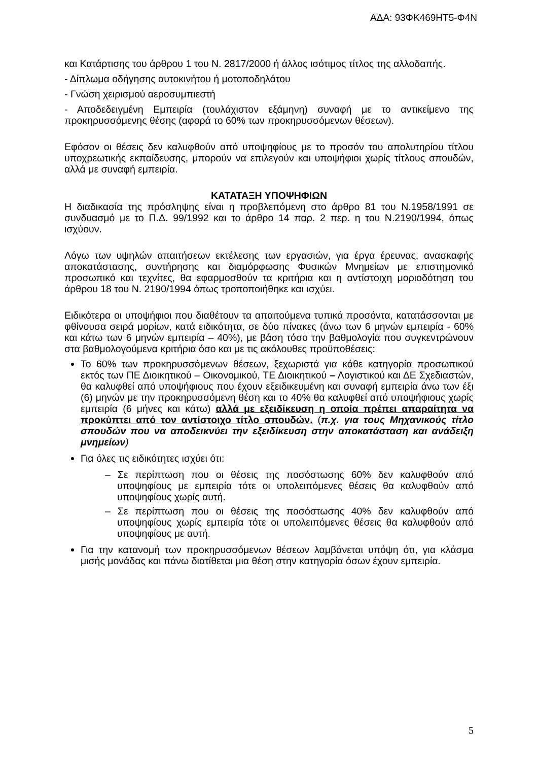ΑΔΑ: 93ΦΚ469ΗΤ5-Φ4Ν
και Κατάρτισης του άρθρου 1 του Ν. 2817/2000 ή άλλος ισότιμος τίτλος της αλλοδαπής.
- Δίπλωμα οδήγησης αυτοκινήτου ή μοτοποδηλάτου
- Γνώση χειρισμού αεροσυμπιεστή
- Αποδεδειγμένη Εμπειρία (τουλάχιστον εξάμηνη) συναφή με το αντικείμενο της προκηρυσσόμενης θέσης (αφορά το 60% των προκηρυσσόμενων θέσεων).
Εφόσον οι θέσεις δεν καλυφθούν από υποψηφίους με το προσόν του απολυτηρίου τίτλου υποχρεωτικής εκπαίδευσης, μπορούν να επιλεγούν και υποψήφιοι χωρίς τίτλους σπουδών, αλλά με συναφή εμπειρία.
ΚΑΤΑΤΑΞΗ ΥΠΟΨΗΦΙΩΝ
Η διαδικασία της πρόσληψης είναι η προβλεπόμενη στο άρθρο 81 του Ν.1958/1991 σε συνδυασμό με το Π.Δ. 99/1992 και το άρθρο 14 παρ. 2 περ. η του Ν.2190/1994, όπως ισχύουν.
Λόγω των υψηλών απαιτήσεων εκτέλεσης των εργασιών, για έργα έρευνας, ανασκαφής αποκατάστασης, συντήρησης και διαμόρφωσης Φυσικών Μνημείων με επιστημονικό προσωπικό και τεχνίτες, θα εφαρμοσθούν τα κριτήρια και η αντίστοιχη μοριοδότηση του άρθρου 18 του Ν. 2190/1994 όπως τροποποιήθηκε και ισχύει.
Ειδικότερα οι υποψήφιοι που διαθέτουν τα απαιτούμενα τυπικά προσόντα, κατατάσσονται με φθίνουσα σειρά μορίων, κατά ειδικότητα, σε δύο πίνακες (άνω των 6 μηνών εμπειρία - 60% και κάτω των 6 μηνών εμπειρία – 40%), με βάση τόσο την βαθμολογία που συγκεντρώνουν στα βαθμολογούμενα κριτήρια όσο και με τις ακόλουθες προϋποθέσεις:
Το 60% των προκηρυσσόμενων θέσεων, ξεχωριστά για κάθε κατηγορία προσωπικού εκτός των ΠΕ Διοικητικού – Οικονομικού, ΤΕ Διοικητικού – Λογιστικού και ΔΕ Σχεδιαστών, θα καλυφθεί από υποψήφιους που έχουν εξειδικευμένη και συναφή εμπειρία άνω των έξι (6) μηνών με την προκηρυσσόμενη θέση και το 40% θα καλυφθεί από υποψήφιους χωρίς εμπειρία (6 μήνες και κάτω) αλλά με εξειδίκευση η οποία πρέπει απαραίτητα να προκύπτει από τον αντίστοιχο τίτλο σπουδών. (π.χ. για τους Μηχανικούς τίτλο σπουδών που να αποδεικνύει την εξειδίκευση στην αποκατάσταση και ανάδειξη μνημείων)
Για όλες τις ειδικότητες ισχύει ότι:
– Σε περίπτωση που οι θέσεις της ποσόστωσης 60% δεν καλυφθούν από υποψηφίους με εμπειρία τότε οι υπολειπόμενες θέσεις θα καλυφθούν από υποψηφίους χωρίς αυτή.
– Σε περίπτωση που οι θέσεις της ποσόστωσης 40% δεν καλυφθούν από υποψηφίους χωρίς εμπειρία τότε οι υπολειπόμενες θέσεις θα καλυφθούν από υποψηφίους με αυτή.
Για την κατανομή των προκηρυσσόμενων θέσεων λαμβάνεται υπόψη ότι, για κλάσμα μισής μονάδας και πάνω διατίθεται μια θέση στην κατηγορία όσων έχουν εμπειρία.
5